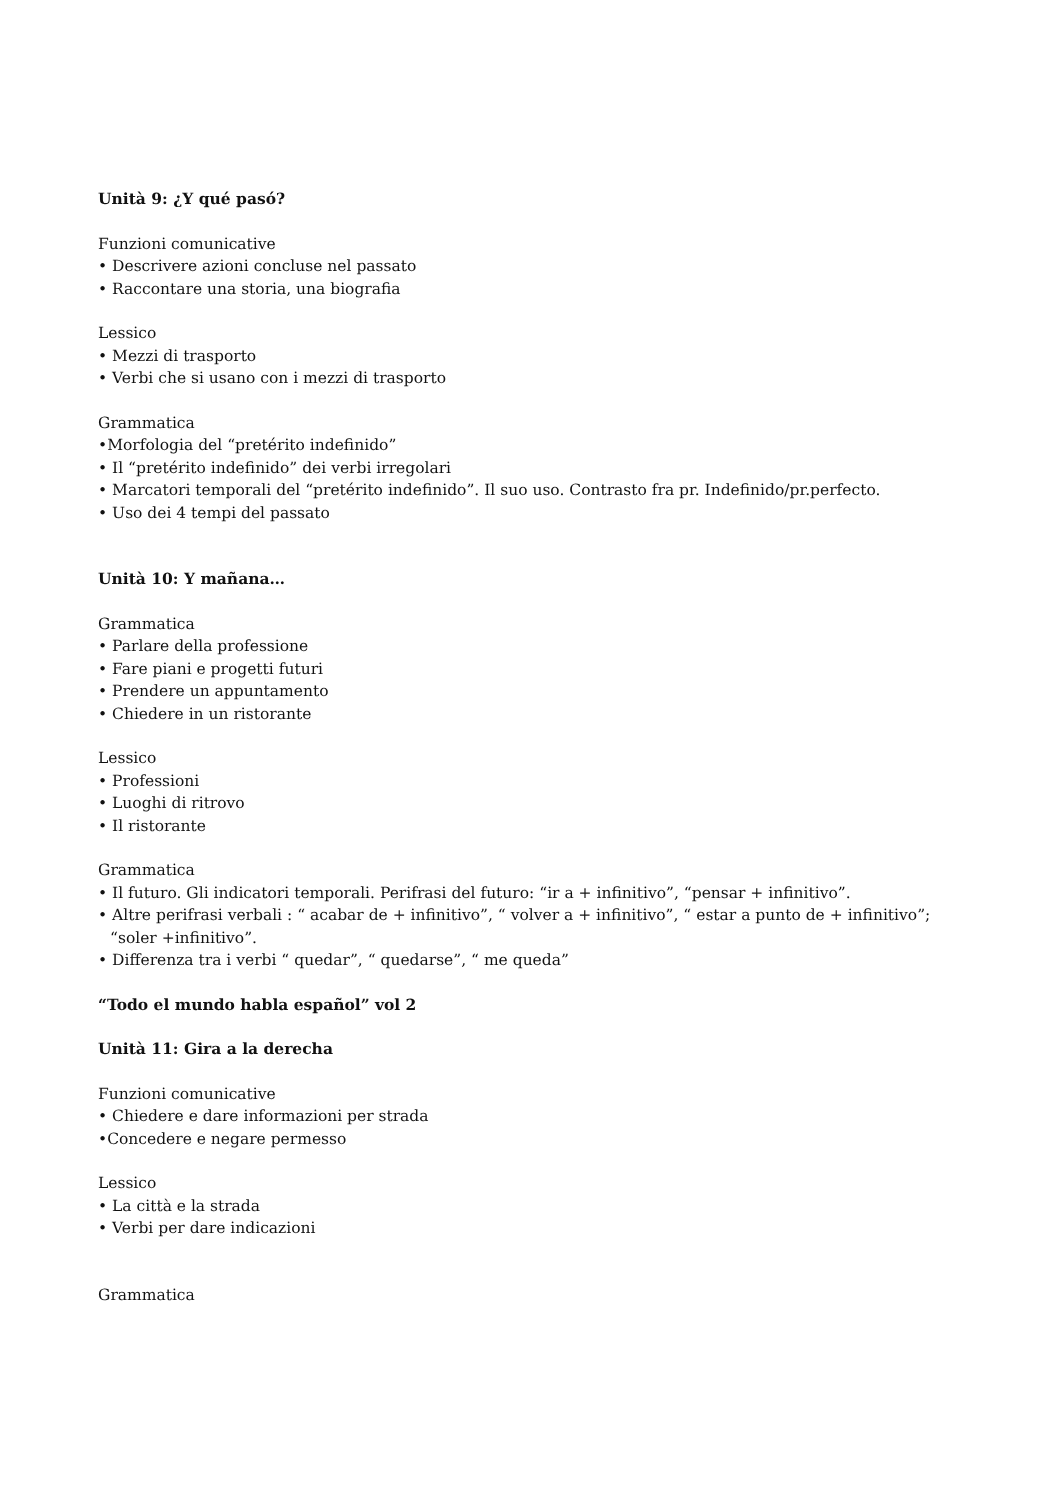Unità 9: ¿Y qué pasó?
Funzioni comunicative
• Descrivere azioni concluse nel passato
• Raccontare una storia, una biografia
Lessico
• Mezzi di trasporto
• Verbi che si usano con i mezzi di trasporto
Grammatica
•Morfologia del “pretérito indefinido”
• Il “pretérito indefinido” dei verbi irregolari
• Marcatori temporali del “pretérito indefinido”. Il suo uso. Contrasto fra pr. Indefinido/pr.perfecto.
• Uso dei 4 tempi del passato
Unità 10: Y mañana…
Grammatica
• Parlare della professione
• Fare piani e progetti futuri
• Prendere un appuntamento
• Chiedere in un ristorante
Lessico
• Professioni
• Luoghi di ritrovo
• Il ristorante
Grammatica
• Il futuro. Gli indicatori temporali. Perifrasi del futuro: “ir a + infinitivo”, “pensar + infinitivo”.
• Altre perifrasi verbali : “ acabar de + infinitivo”, “ volver a + infinitivo”, “ estar a punto de + infinitivo”;
“soler +infinitivo”.
• Differenza tra i verbi “ quedar”, “ quedarse”, “ me queda”
“Todo el mundo habla español” vol 2
Unità 11: Gira a la derecha
Funzioni comunicative
• Chiedere e dare informazioni per strada
•Concedere e negare permesso
Lessico
• La città e la strada
• Verbi per dare indicazioni
Grammatica